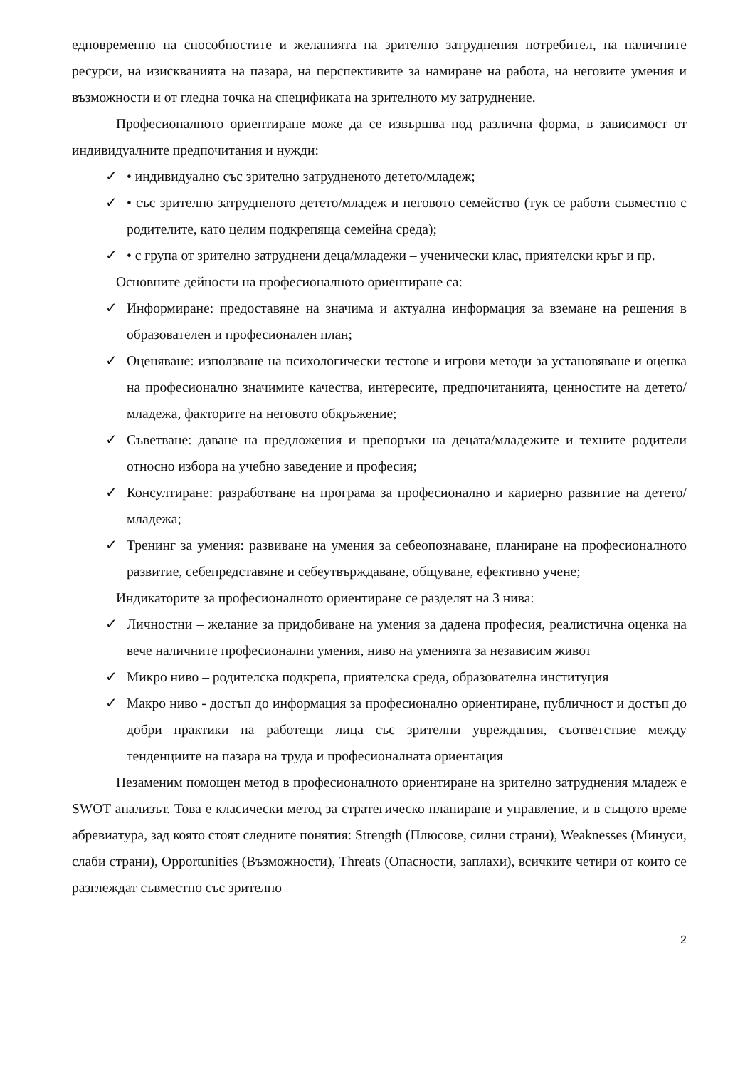едновременно на способностите и желанията на зрително затруднения потребител, на наличните ресурси, на изискванията на пазара, на перспективите за намиране на работа, на неговите умения и възможности и от гледна точка на спецификата на зрителното му затруднение.
Професионалното ориентиране може да се извършва под различна форма, в зависимост от индивидуалните предпочитания и нужди:
✓ • индивидуално със зрително затрудненото детето/младеж;
✓ • със зрително затрудненото детето/младеж и неговото семейство (тук се работи съвместно с родителите, като целим подкрепяща семейна среда);
✓ • с група от зрително затруднени деца/младежи – ученически клас, приятелски кръг и пр.
Основните дейности на професионалното ориентиране са:
✓ Информиране: предоставяне на значима и актуална информация за вземане на решения в образователен и професионален план;
✓ Оценяване: използване на психологически тестове и игрови методи за установяване и оценка на професионално значимите качества, интересите, предпочитанията, ценностите на детето/младежа, факторите на неговото обкръжение;
✓ Съветване: даване на предложения и препоръки на децата/младежите и техните родители относно избора на учебно заведение и професия;
✓ Консултиране: разработване на програма за професионално и кариерно развитие на детето/младежа;
✓ Тренинг за умения: развиване на умения за себеопознаване, планиране на професионалното развитие, себепредставяне и себеутвърждаване, общуване, ефективно учене;
Индикаторите за професионалното ориентиране се разделят на 3 нива:
✓ Личностни – желание за придобиване на умения за дадена професия, реалистична оценка на вече наличните професионални умения, ниво на уменията за независим живот
✓ Микро ниво – родителска подкрепа, приятелска среда, образователна институция
✓ Макро ниво - достъп до информация за професионално ориентиране, публичност и достъп до добри практики на работещи лица със зрителни увреждания, съответствие между тенденциите на пазара на труда и професионалната ориентация
Незаменим помощен метод в професионалното ориентиране на зрително затруднения младеж е SWOT анализът. Това е класически метод за стратегическо планиране и управление, и в същото време абревиатура, зад която стоят следните понятия: Strength (Плюсове, силни страни), Weaknesses (Минуси, слаби страни), Opportunities (Възможности), Threats (Опасности, заплахи), всичките четири от които се разглеждат съвместно със зрително
2